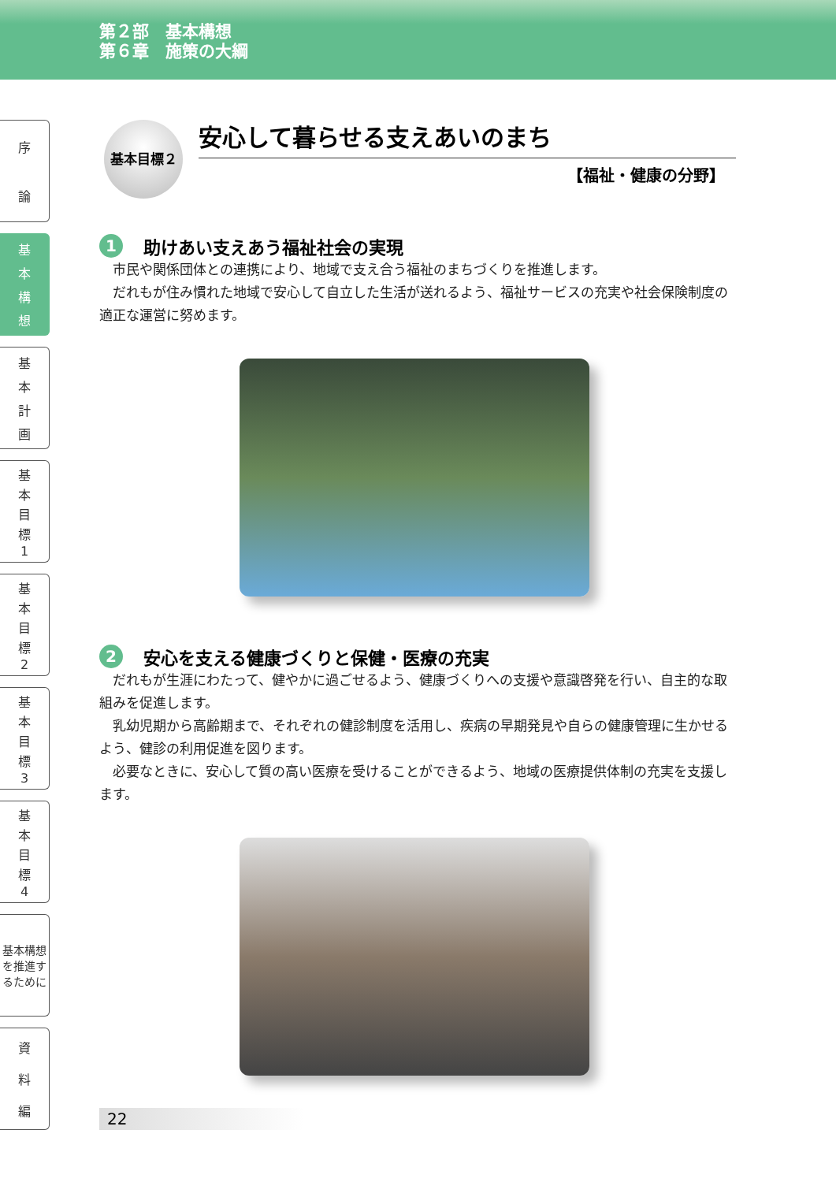第２部　基本構想
第６章　施策の大綱
序
論
基
本
構
想
基
本
計
画
基
本
目
標
1
基
本
目
標
2
基
本
目
標
3
基
本
目
標
4
基本構想を推進するために
資
料
編
基本目標２
安心して暮らせる支えあいのまち
【福祉・健康の分野】
1 助けあい支えあう福祉社会の実現
市民や関係団体との連携により、地域で支え合う福祉のまちづくりを推進します。
だれもが住み慣れた地域で安心して自立した生活が送れるよう、福祉サービスの充実や社会保険制度の適正な運営に努めます。
2 安心を支える健康づくりと保健・医療の充実
だれもが生涯にわたって、健やかに過ごせるよう、健康づくりへの支援や意識啓発を行い、自主的な取組みを促進します。
乳幼児期から高齢期まで、それぞれの健診制度を活用し、疾病の早期発見や自らの健康管理に生かせるよう、健診の利用促進を図ります。
必要なときに、安心して質の高い医療を受けることができるよう、地域の医療提供体制の充実を支援します。
22